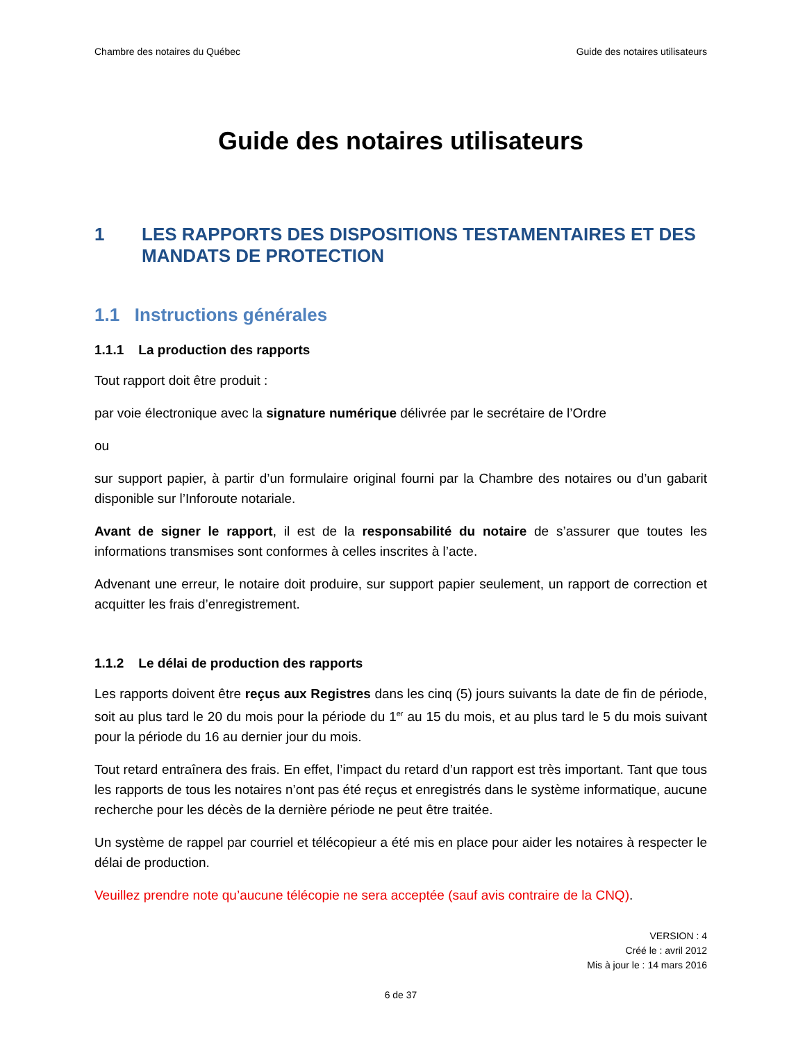Chambre des notaires du Québec Guide des notaires utilisateurs
Guide des notaires utilisateurs
1 LES RAPPORTS DES DISPOSITIONS TESTAMENTAIRES ET DES MANDATS DE PROTECTION
1.1 Instructions générales
1.1.1 La production des rapports
Tout rapport doit être produit :
par voie électronique avec la signature numérique délivrée par le secrétaire de l’Ordre
ou
sur support papier, à partir d’un formulaire original fourni par la Chambre des notaires ou d’un gabarit disponible sur l’Inforoute notariale.
Avant de signer le rapport, il est de la responsabilité du notaire de s’assurer que toutes les informations transmises sont conformes à celles inscrites à l’acte.
Advenant une erreur, le notaire doit produire, sur support papier seulement, un rapport de correction et acquitter les frais d’enregistrement.
1.1.2 Le délai de production des rapports
Les rapports doivent être reçus aux Registres dans les cinq (5) jours suivants la date de fin de période, soit au plus tard le 20 du mois pour la période du 1<sup>er</sup> au 15 du mois, et au plus tard le 5 du mois suivant pour la période du 16 au dernier jour du mois.
Tout retard entraînera des frais. En effet, l’impact du retard d’un rapport est très important. Tant que tous les rapports de tous les notaires n’ont pas été reçus et enregistrés dans le système informatique, aucune recherche pour les décès de la dernière période ne peut être traitée.
Un système de rappel par courriel et télécopieur a été mis en place pour aider les notaires à respecter le délai de production.
Veuillez prendre note qu’aucune télécopie ne sera acceptée (sauf avis contraire de la CNQ).
VERSION : 4
Créé le : avril 2012
Mis à jour le : 14 mars 2016
6 de 37